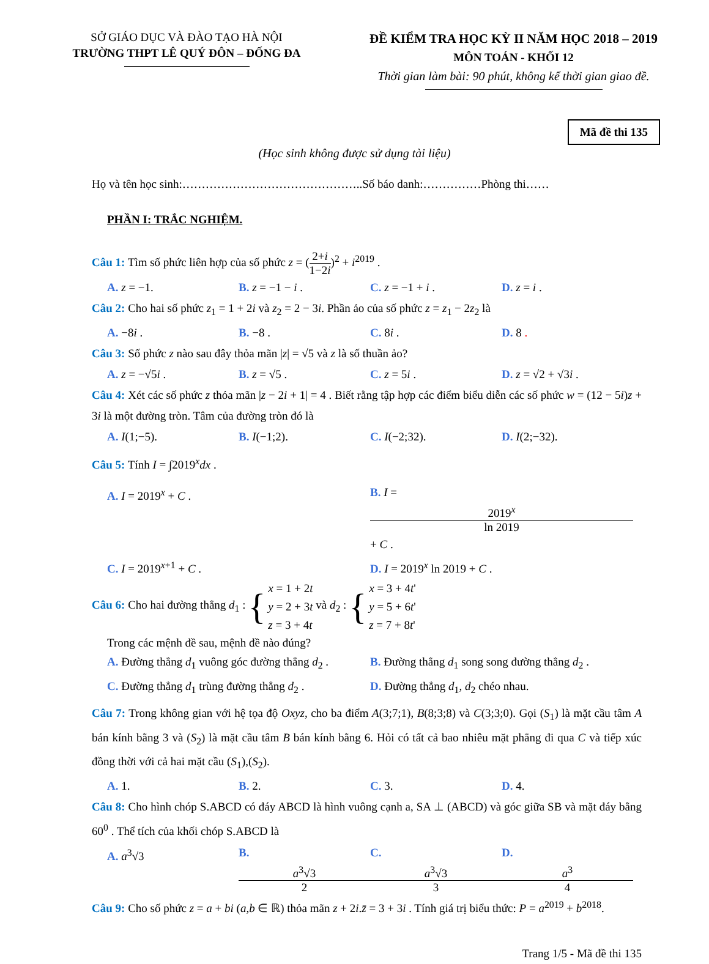SỞ GIÁO DỤC VÀ ĐÀO TẠO HÀ NỘI
TRƯỜNG THPT LÊ QUÝ ĐÔN – ĐỐNG ĐA
ĐỀ KIỂM TRA HỌC KỲ II NĂM HỌC 2018 – 2019
MÔN TOÁN - KHỐI 12
Thời gian làm bài: 90 phút, không kể thời gian giao đề.
Mã đề thi 135
(Học sinh không được sử dụng tài liệu)
Họ và tên học sinh:………………………………………..Số báo danh:……………Phòng thi……
PHẦN I: TRẮC NGHIỆM.
Câu 1: Tìm số phức liên hợp của số phức z = (2+i 1−2i)<sup>2</sup> + i<sup>2019</sup> .
A. z = −1. B. z = −1 − i . C. z = −1 + i . D. z = i .
Câu 2: Cho hai số phức z<sub>1</sub> = 1 + 2i và z<sub>2</sub> = 2 − 3i. Phần ảo của số phức z = z<sub>1</sub> − 2z<sub>2</sub> là
A. −8i . B. −8 . C. 8i . D. 8 .
Câu 3: Số phức z nào sau đây thỏa mãn |z| = √5 và z là số thuần ảo?
A. z = −√5i . B. z = √5 . C. z = 5i . D. z = √2 + √3i .
Câu 4: Xét các số phức z thỏa mãn |z − 2i + 1| = 4 . Biết rằng tập hợp các điểm biểu diễn các số phức w = (12 − 5i)z + 3i là một đường tròn. Tâm của đường tròn đó là
A. I(1;−5). B. I(−1;2). C. I(−2;32). D. I(2;−32).
Câu 5: Tính I = ∫2019<sup>x</sup>dx .
A. I = 2019<sup>x</sup> + C . B. I = 2019<sup>x</sup> ln 2019 + C .
C. I = 2019<sup>x+1</sup> + C . D. I = 2019<sup>x</sup> ln 2019 + C .
Câu 6: Cho hai đường thẳng d<sub>1</sub> : { x = 1 + 2t
y = 2 + 3t
z = 3 + 4t và d<sub>2</sub> : { x = 3 + 4t'
y = 5 + 6t'
z = 7 + 8t'
Trong các mệnh đề sau, mệnh đề nào đúng?
A. Đường thẳng d<sub>1</sub> vuông góc đường thẳng d<sub>2</sub> . B. Đường thẳng d<sub>1</sub> song song đường thẳng d<sub>2</sub> .
C. Đường thẳng d<sub>1</sub> trùng đường thẳng d<sub>2</sub> . D. Đường thẳng d<sub>1</sub>, d<sub>2</sub> chéo nhau.
Câu 7: Trong không gian với hệ tọa độ Oxyz, cho ba điểm A(3;7;1), B(8;3;8) và C(3;3;0). Gọi (S<sub>1</sub>) là mặt cầu tâm A bán kính bằng 3 và (S<sub>2</sub>) là mặt cầu tâm B bán kính bằng 6. Hỏi có tất cả bao nhiêu mặt phẳng đi qua C và tiếp xúc đồng thời với cả hai mặt cầu (S<sub>1</sub>),(S<sub>2</sub>).
A. 1. B. 2. C. 3. D. 4.
Câu 8: Cho hình chóp S.ABCD có đáy ABCD là hình vuông cạnh a, SA ⊥ (ABCD) và góc giữa SB và mặt đáy bằng 60<sup>0</sup> . Thể tích của khối chóp S.ABCD là
A. a<sup>3</sup>√3 B. a<sup>3</sup>√3 2 C. a<sup>3</sup>√3 3 D. a<sup>3</sup> 4
Câu 9: Cho số phức z = a + bi (a,b ∈ ℝ) thỏa mãn z + 2i.z̄ = 3 + 3i . Tính giá trị biểu thức: P = a<sup>2019</sup> + b<sup>2018</sup>.
Trang 1/5 - Mã đề thi 135